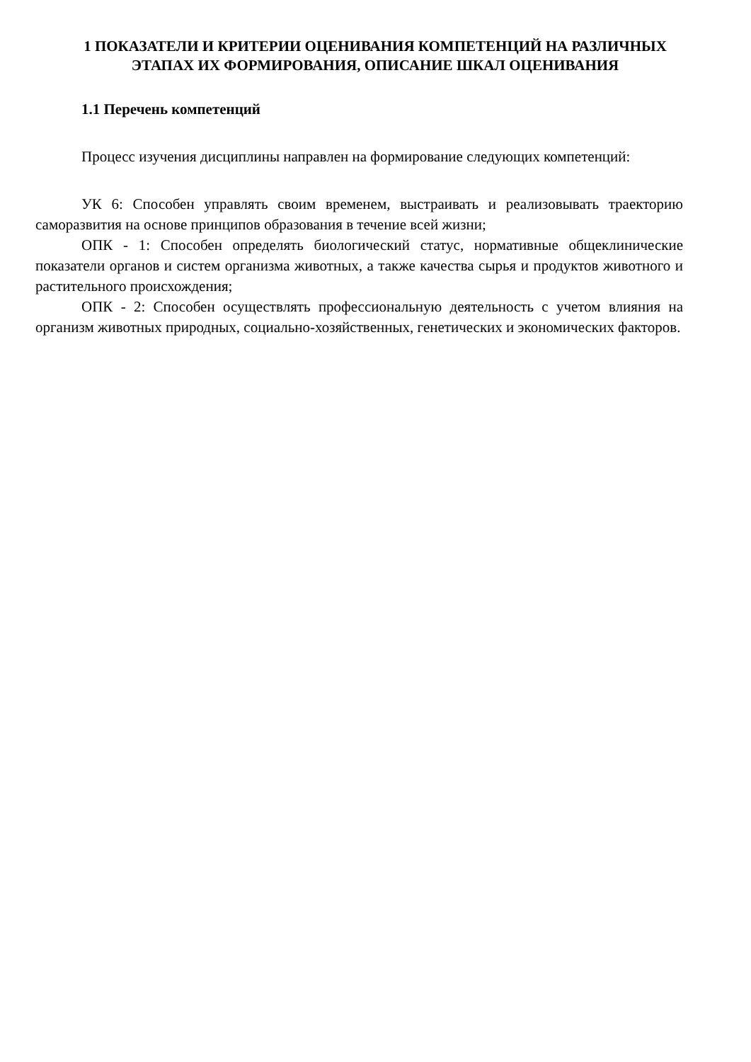1 ПОКАЗАТЕЛИ И КРИТЕРИИ ОЦЕНИВАНИЯ КОМПЕТЕНЦИЙ НА РАЗЛИЧНЫХ ЭТАПАХ ИХ ФОРМИРОВАНИЯ, ОПИСАНИЕ ШКАЛ ОЦЕНИВАНИЯ
1.1 Перечень компетенций
Процесс изучения дисциплины направлен на формирование следующих компетенций:
УК 6: Способен управлять своим временем, выстраивать и реализовывать траекторию саморазвития на основе принципов образования в течение всей жизни;
ОПК - 1: Способен определять биологический статус, нормативные общеклинические показатели органов и систем организма животных, а также качества сырья и продуктов животного и растительного происхождения;
ОПК - 2: Способен осуществлять профессиональную деятельность с учетом влияния на организм животных природных, социально-хозяйственных, генетических и экономических факторов.